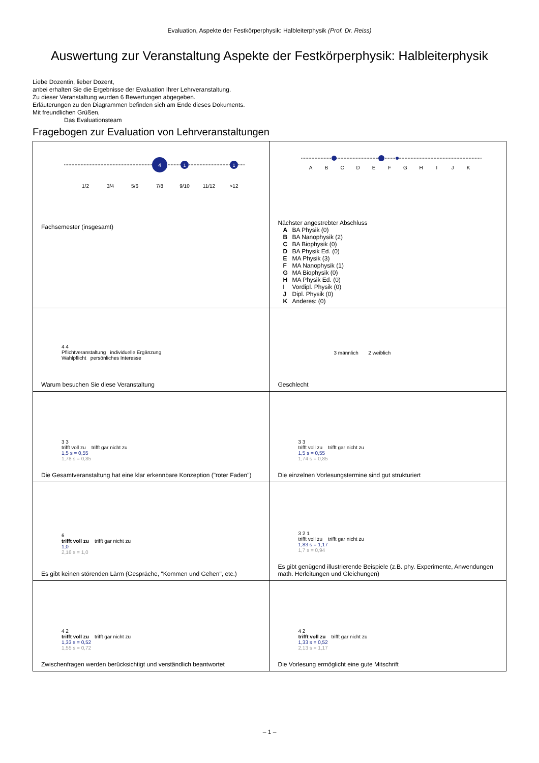Evaluation, Aspekte der Festkörperphysik: Halbleiterphysik (Prof. Dr. Reiss)
Auswertung zur Veranstaltung Aspekte der Festkörperphysik: Halbleiterphysik
Liebe Dozentin, lieber Dozent,
anbei erhalten Sie die Ergebnisse der Evaluation Ihrer Lehrveranstaltung.
Zu dieser Veranstaltung wurden 6 Bewertungen abgegeben.
Erläuterungen zu den Diagrammen befinden sich am Ende dieses Dokuments.
Mit freundlichen Grüßen,
Das Evaluationsteam
Fragebogen zur Evaluation von Lehrveranstaltungen
| 4 1 1 1/2 3/4 5/6 7/8 9/10 11/12 >12 Fachsemester (insgesamt) | A B C D E F G H I J K Nächster angestrebter Abschluss A BA Physik (0) B BA Nanophysik (2) C BA Biophysik (0) D BA Physik Ed. (0) E MA Physik (3) F MA Nanophysik (1) G MA Biophysik (0) H MA Physik Ed. (0) I Vordipl. Physik (0) J Dipl. Physik (0) K Anderes: (0) |
| 4 4 Pflichtveranstaltung individuelle Ergänzung Wahlpflicht persönliches Interesse Warum besuchen Sie diese Veranstaltung | 3 männlich 2 weiblich Geschlecht |
| 3 3 trifft voll zu trifft gar nicht zu 1,5 s = 0,55 1,78 s = 0,85 Die Gesamtveranstaltung hat eine klar erkennbare Konzeption ("roter Faden") | 3 3 trifft voll zu trifft gar nicht zu 1,5 s = 0,55 1,74 s = 0,85 Die einzelnen Vorlesungstermine sind gut strukturiert |
| 6 trifft voll zu trifft gar nicht zu 1,0 2,16 s = 1,0 Es gibt keinen störenden Lärm (Gespräche, "Kommen und Gehen", etc.) | 3 2 1 trifft voll zu trifft gar nicht zu 1,83 s = 1,17 1,7 s = 0,94 Es gibt genügend illustrierende Beispiele (z.B. phy. Experimente, Anwendungen math. Herleitungen und Gleichungen) |
| 4 2 trifft voll zu trifft gar nicht zu 1,33 s = 0,52 1,55 s = 0,72 Zwischenfragen werden berücksichtigt und verständlich beantwortet | 4 2 trifft voll zu trifft gar nicht zu 1,33 s = 0,52 2,13 s = 1,17 Die Vorlesung ermöglicht eine gute Mitschrift |
– 1 –